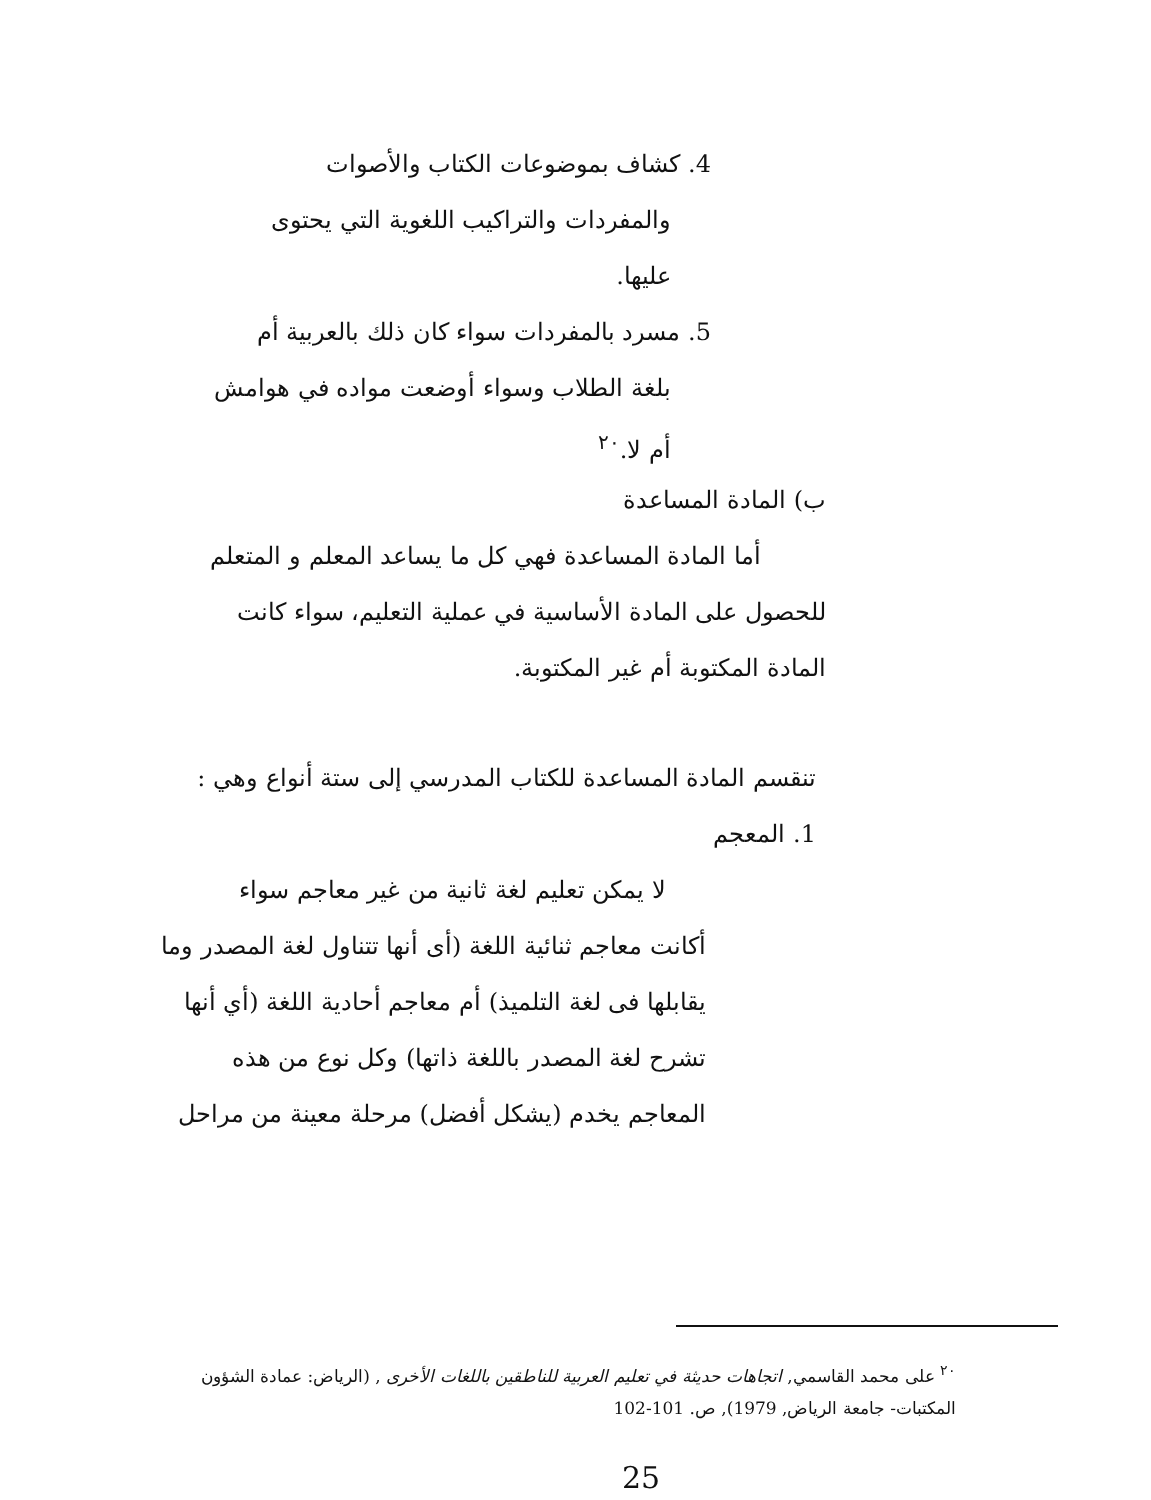4. كشاف بموضوعات الكتاب والأصوات
والمفردات والتراكيب اللغوية التي يحتوى
عليها.
5. مسرد بالمفردات سواء كان ذلك بالعربية أم
بلغة الطلاب وسواء أوضعت مواده في هوامش
أم لا.<sup>٢٠</sup>
ب) المادة المساعدة
أما المادة المساعدة فهي كل ما يساعد المعلم و المتعلم
للحصول على المادة الأساسية في عملية التعليم، سواء كانت
المادة المكتوبة أم غير المكتوبة.
تنقسم المادة المساعدة للكتاب المدرسي إلى ستة أنواع وهي :
1. المعجم
لا يمكن تعليم لغة ثانية من غير معاجم سواء
أكانت معاجم ثنائية اللغة (أى أنها تتناول لغة المصدر وما
يقابلها فى لغة التلميذ) أم معاجم أحادية اللغة (أي أنها
تشرح لغة المصدر باللغة ذاتها) وكل نوع من هذه
المعاجم يخدم (يشكل أفضل) مرحلة معينة من مراحل
<sup>٢٠</sup> على محمد القاسمي, اتجاهات حديثة في تعليم العربية للناطقين باللغات الأخرى , (الرياض: عمادة الشؤون
المكتبات- جامعة الرياض, 1979), ص. 101-102
25